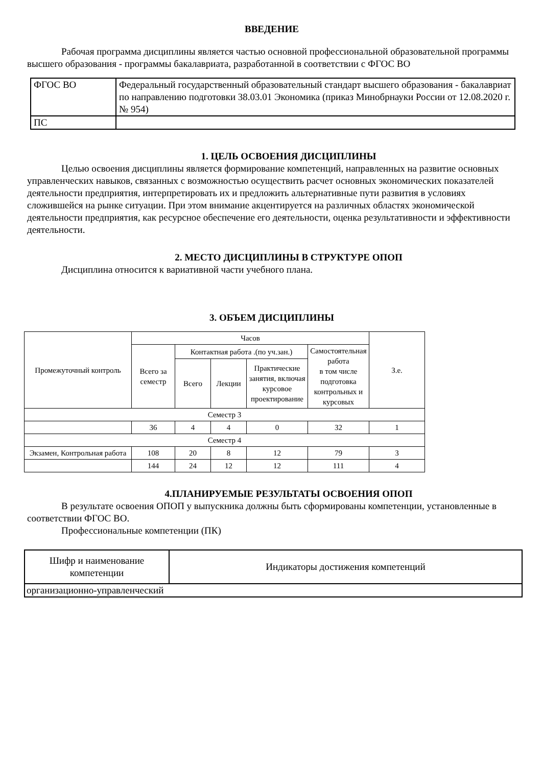ВВЕДЕНИЕ
Рабочая программа дисциплины является частью основной профессиональной образовательной программы высшего образования - программы бакалавриата, разработанной в соответствии с ФГОС ВО
| ФГОС ВО | Федеральный государственный образовательный стандарт высшего образования - бакалавриат по направлению подготовки 38.03.01 Экономика (приказ Минобрнауки России от 12.08.2020 г. № 954) |
| ПС | |
1. ЦЕЛЬ ОСВОЕНИЯ ДИСЦИПЛИНЫ
Целью освоения дисциплины является формирование компетенций, направленных на развитие основных управленческих навыков, связанных с возможностью осуществить расчет основных экономических показателей деятельности предприятия, интерпретировать их и предложить альтернативные пути развития в условиях сложившейся на рынке ситуации. При этом внимание акцентируется на различных областях экономической деятельности предприятия, как ресурсное обеспечение его деятельности, оценка результативности и эффективности деятельности.
2. МЕСТО ДИСЦИПЛИНЫ В СТРУКТУРЕ ОПОП
Дисциплина относится к вариативной части учебного плана.
3. ОБЪЕМ ДИСЦИПЛИНЫ
| Промежуточный контроль | Часов | | | | | З.е. |
| --- | --- | --- | --- | --- | --- | --- |
| | Всего за семестр | Контактная работа .(по уч.зан.) | | | Самостоятельная работа в том числе подготовка контрольных и курсовых | |
| | | Всего | Лекции | Практические занятия, включая курсовое проектирование | | |
| Семестр 3 | | | | | | |
| | 36 | 4 | 4 | 0 | 32 | 1 |
| Семестр 4 | | | | | | |
| Экзамен, Контрольная работа | 108 | 20 | 8 | 12 | 79 | 3 |
| | 144 | 24 | 12 | 12 | 111 | 4 |
4.ПЛАНИРУЕМЫЕ РЕЗУЛЬТАТЫ ОСВОЕНИЯ ОПОП
В результате освоения ОПОП у выпускника должны быть сформированы компетенции, установленные в соответствии ФГОС ВО.
Профессиональные компетенции (ПК)
| Шифр и наименование компетенции | Индикаторы достижения компетенций |
| --- | --- |
| организационно-управленческий | |